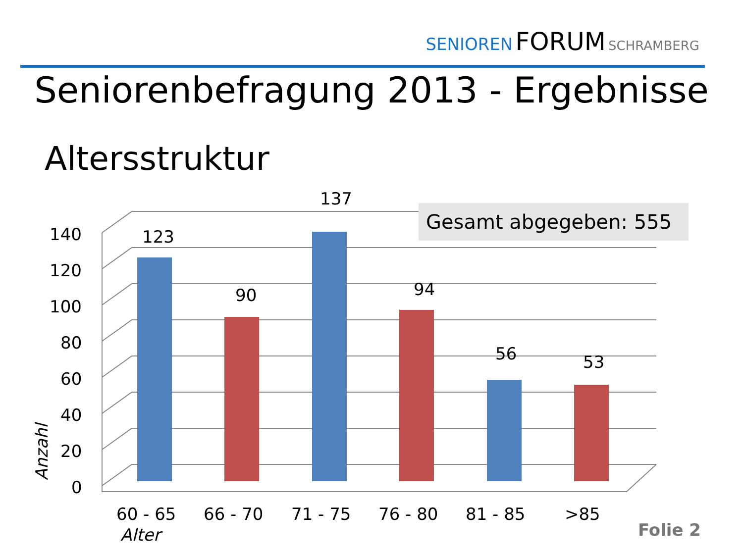SENIOREN FORUM SCHRAMBERG
Seniorenbefragung 2013 - Ergebnisse
Altersstruktur
140
120
100
80
60
40
20
0
123
90
137
94
56
53
60 - 65
66 - 70
71 - 75
76 - 80
81 - 85
>85
Alter
Anzahl
Gesamt abgegeben: 555
Folie 2